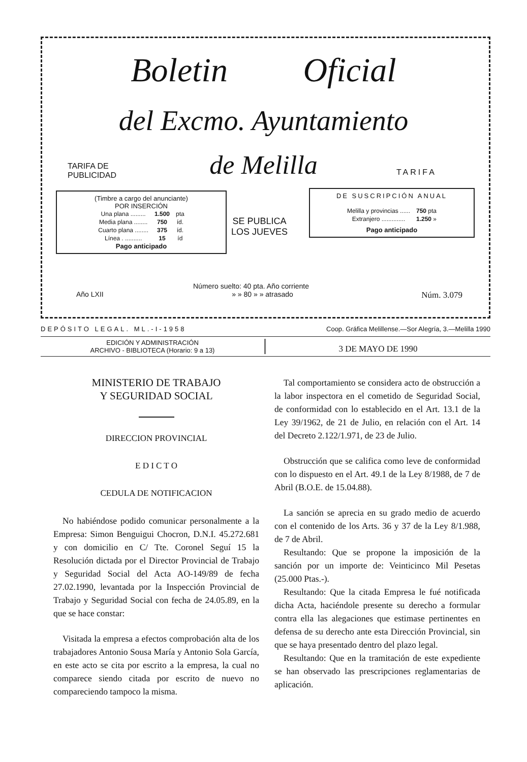Boletin Oficial
del Excmo. Ayuntamiento
de Melilla
TARIFA DE
PUBLICIDAD
(Timbre a cargo del anunciante)
POR INSERCIÓN
| Una plana ......... | 1.500 | pta |
| Media plana ........ | 750 | íd. |
| Cuarto plana ........ | 375 | íd. |
| Línea . .......... | 15 | íd |
Pago anticipado
SE PUBLICA
LOS JUEVES
TARIFA
DE SUSCRIPCIÓN ANUAL
| Melilla y provincias ...... | 750 pta |
| Extranjero .............. | 1.250 » |
Pago anticipado
Número suelto: 40 pta. Año corriente
Año LXII » » 80 » » atrasado Núm. 3.079
DEPÓSITO LEGAL. ML.-I-1958 Coop. Gráfica Melillense.—Sor Alegría, 3.—Melilla 1990
EDICIÓN Y ADMINISTRACIÓN
ARCHIVO - BIBLIOTECA (Horario: 9 a 13)
3 DE MAYO DE 1990
MINISTERIO DE TRABAJO
Y SEGURIDAD SOCIAL
DIRECCION PROVINCIAL
E D I C T O
CEDULA DE NOTIFICACION
No habiéndose podido comunicar personalmente a la Empresa: Simon Benguigui Chocron, D.N.I. 45.272.681 y con domicilio en C/ Tte. Coronel Seguí 15 la Resolución dictada por el Director Provincial de Trabajo y Seguridad Social del Acta AO-149/89 de fecha 27.02.1990, levantada por la Inspección Provincial de Trabajo y Seguridad Social con fecha de 24.05.89, en la que se hace constar:
Visitada la empresa a efectos comprobación alta de los trabajadores Antonio Sousa María y Antonio Sola García, en este acto se cita por escrito a la empresa, la cual no comparece siendo citada por escrito de nuevo no compareciendo tampoco la misma.
Tal comportamiento se considera acto de obstrucción a la labor inspectora en el cometido de Seguridad Social, de conformidad con lo establecido en el Art. 13.1 de la Ley 39/1962, de 21 de Julio, en relación con el Art. 14 del Decreto 2.122/1.971, de 23 de Julio.
Obstrucción que se califica como leve de conformidad con lo dispuesto en el Art. 49.1 de la Ley 8/1988, de 7 de Abril (B.O.E. de 15.04.88).
La sanción se aprecia en su grado medio de acuerdo con el contenido de los Arts. 36 y 37 de la Ley 8/1.988, de 7 de Abril.
Resultando: Que se propone la imposición de la sanción por un importe de: Veinticinco Mil Pesetas (25.000 Ptas.-).
Resultando: Que la citada Empresa le fué notificada dicha Acta, haciéndole presente su derecho a formular contra ella las alegaciones que estimase pertinentes en defensa de su derecho ante esta Dirección Provincial, sin que se haya presentado dentro del plazo legal.
Resultando: Que en la tramitación de este expediente se han observado las prescripciones reglamentarias de aplicación.